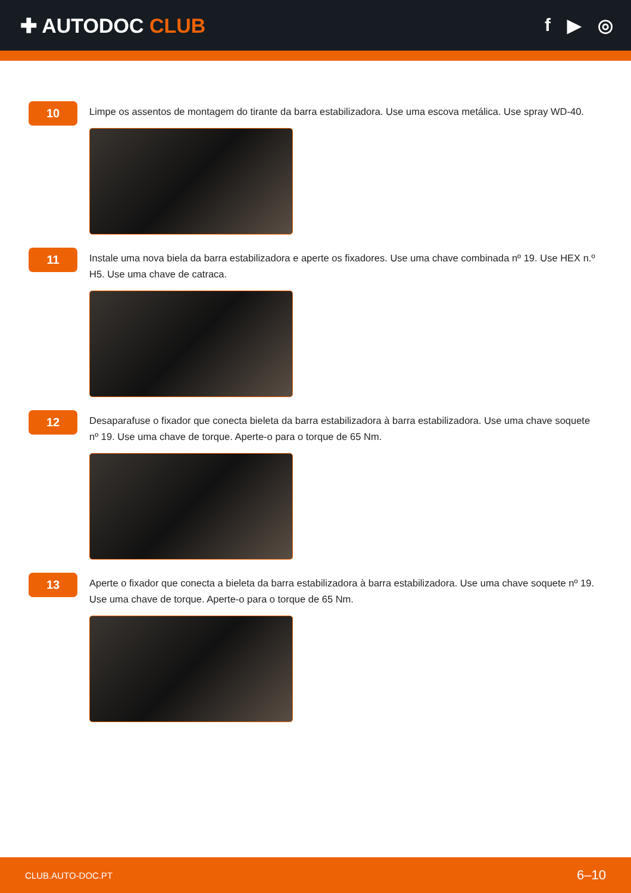✚ AUTODOC CLUB f ▶ ◎
10
Limpe os assentos de montagem do tirante da barra estabilizadora. Use uma escova metálica. Use spray WD-40.
11
Instale uma nova biela da barra estabilizadora e aperte os fixadores. Use uma chave combinada nº 19. Use HEX n.º H5. Use uma chave de catraca.
12
Desaparafuse o fixador que conecta bieleta da barra estabilizadora à barra estabilizadora. Use uma chave soquete nº 19. Use uma chave de torque. Aperte-o para o torque de 65 Nm.
13
Aperte o fixador que conecta a bieleta da barra estabilizadora à barra estabilizadora. Use uma chave soquete nº 19. Use uma chave de torque. Aperte-o para o torque de 65 Nm.
CLUB.AUTO-DOC.PT 6–10